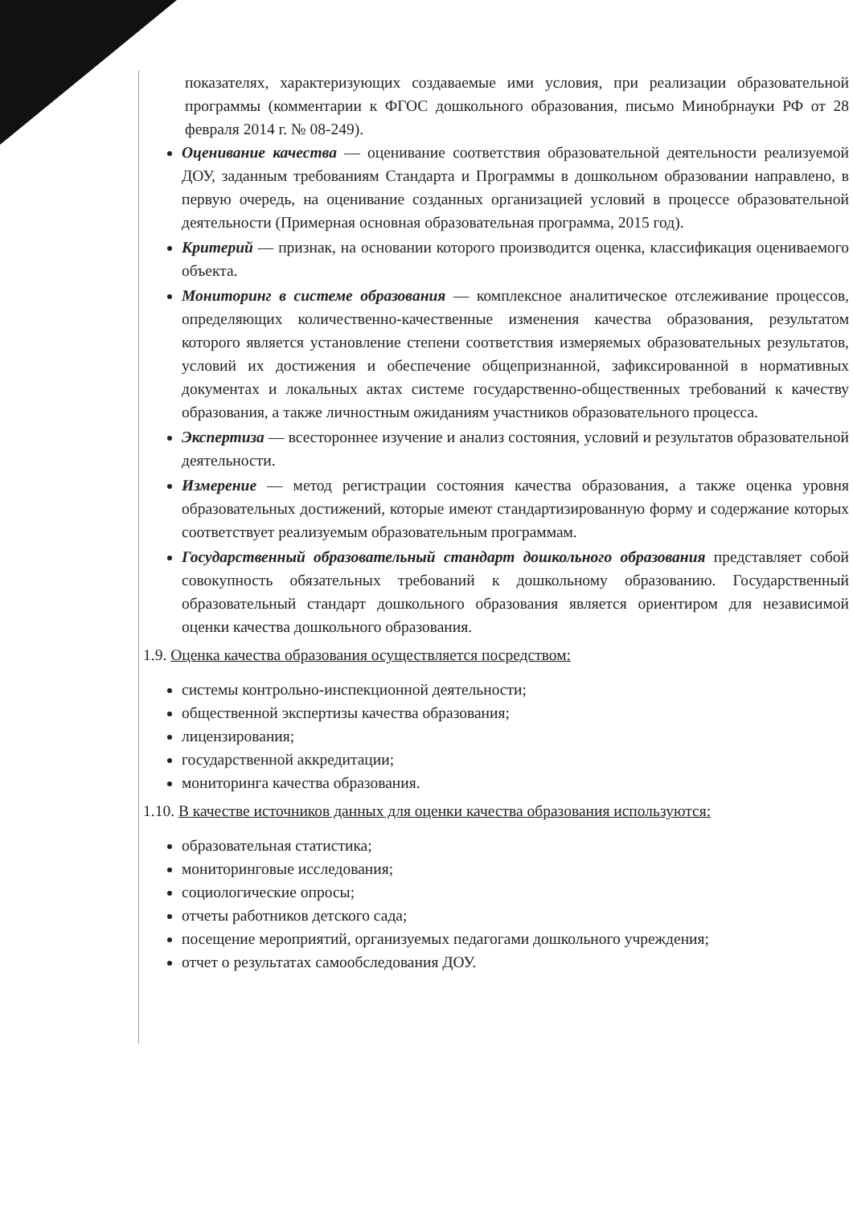показателях, характеризующих создаваемые ими условия, при реализации образовательной программы (комментарии к ФГОС дошкольного образования, письмо Минобрнауки РФ от 28 февраля 2014 г. № 08-249).
Оценивание качества — оценивание соответствия образовательной деятельности реализуемой ДОУ, заданным требованиям Стандарта и Программы в дошкольном образовании направлено, в первую очередь, на оценивание созданных организацией условий в процессе образовательной деятельности (Примерная основная образовательная программа, 2015 год).
Критерий — признак, на основании которого производится оценка, классификация оцениваемого объекта.
Мониторинг в системе образования — комплексное аналитическое отслеживание процессов, определяющих количественно-качественные изменения качества образования, результатом которого является установление степени соответствия измеряемых образовательных результатов, условий их достижения и обеспечение общепризнанной, зафиксированной в нормативных документах и локальных актах системе государственно-общественных требований к качеству образования, а также личностным ожиданиям участников образовательного процесса.
Экспертиза — всестороннее изучение и анализ состояния, условий и результатов образовательной деятельности.
Измерение — метод регистрации состояния качества образования, а также оценка уровня образовательных достижений, которые имеют стандартизированную форму и содержание которых соответствует реализуемым образовательным программам.
Государственный образовательный стандарт дошкольного образования представляет собой совокупность обязательных требований к дошкольному образованию. Государственный образовательный стандарт дошкольного образования является ориентиром для независимой оценки качества дошкольного образования.
1.9. Оценка качества образования осуществляется посредством:
системы контрольно-инспекционной деятельности;
общественной экспертизы качества образования;
лицензирования;
государственной аккредитации;
мониторинга качества образования.
1.10. В качестве источников данных для оценки качества образования используются:
образовательная статистика;
мониторинговые исследования;
социологические опросы;
отчеты работников детского сада;
посещение мероприятий, организуемых педагогами дошкольного учреждения;
отчет о результатах самообследования ДОУ.